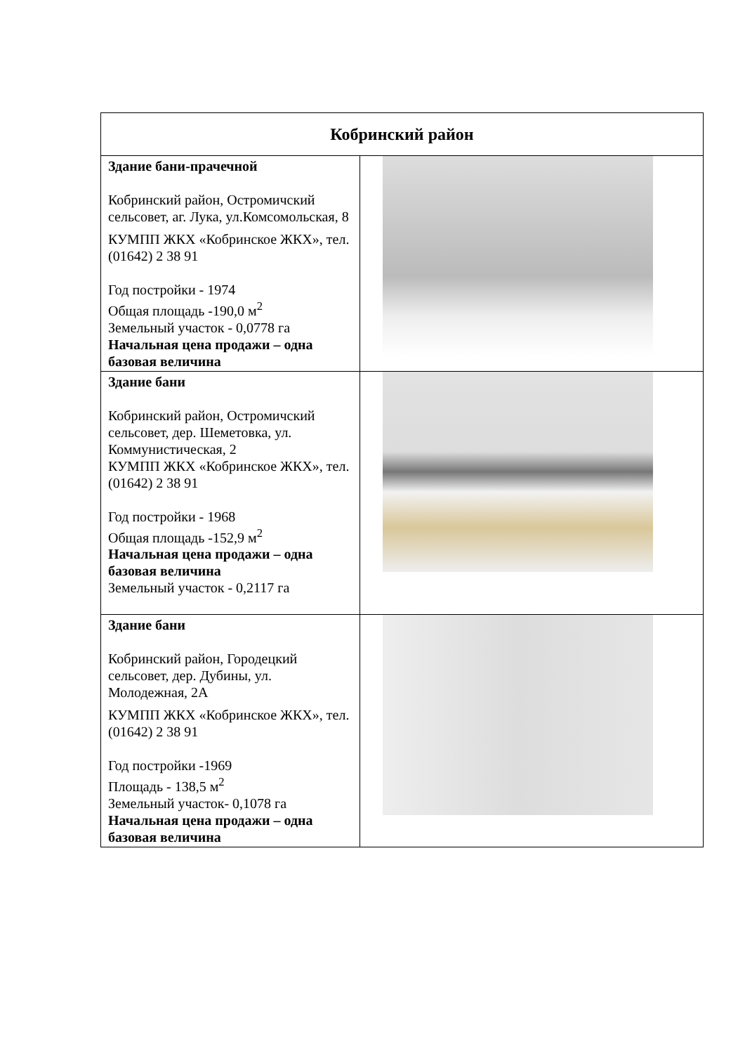| Кобринский район | |
| --- | --- |
| Здание бани-прачечной Кобринский район, Остромичский сельсовет, аг. Лука, ул.Комсомольская, 8 КУМПП ЖКХ «Кобринское ЖКХ», тел. (01642) 2 38 91 Год постройки - 1974 Общая площадь -190,0 м<sup>2</sup> Земельный участок - 0,0778 га Начальная цена продажи – одна базовая величина | |
| Здание бани Кобринский район, Остромичский сельсовет, дер. Шеметовка, ул. Коммунистическая, 2 КУМПП ЖКХ «Кобринское ЖКХ», тел. (01642) 2 38 91 Год постройки - 1968 Общая площадь -152,9 м<sup>2</sup> Начальная цена продажи – одна базовая величина Земельный участок - 0,2117 га | |
| Здание бани Кобринский район, Городецкий сельсовет, дер. Дубины, ул. Молодежная, 2А КУМПП ЖКХ «Кобринское ЖКХ», тел. (01642) 2 38 91 Год постройки -1969 Площадь - 138,5 м<sup>2</sup> Земельный участок- 0,1078 га Начальная цена продажи – одна базовая величина | |